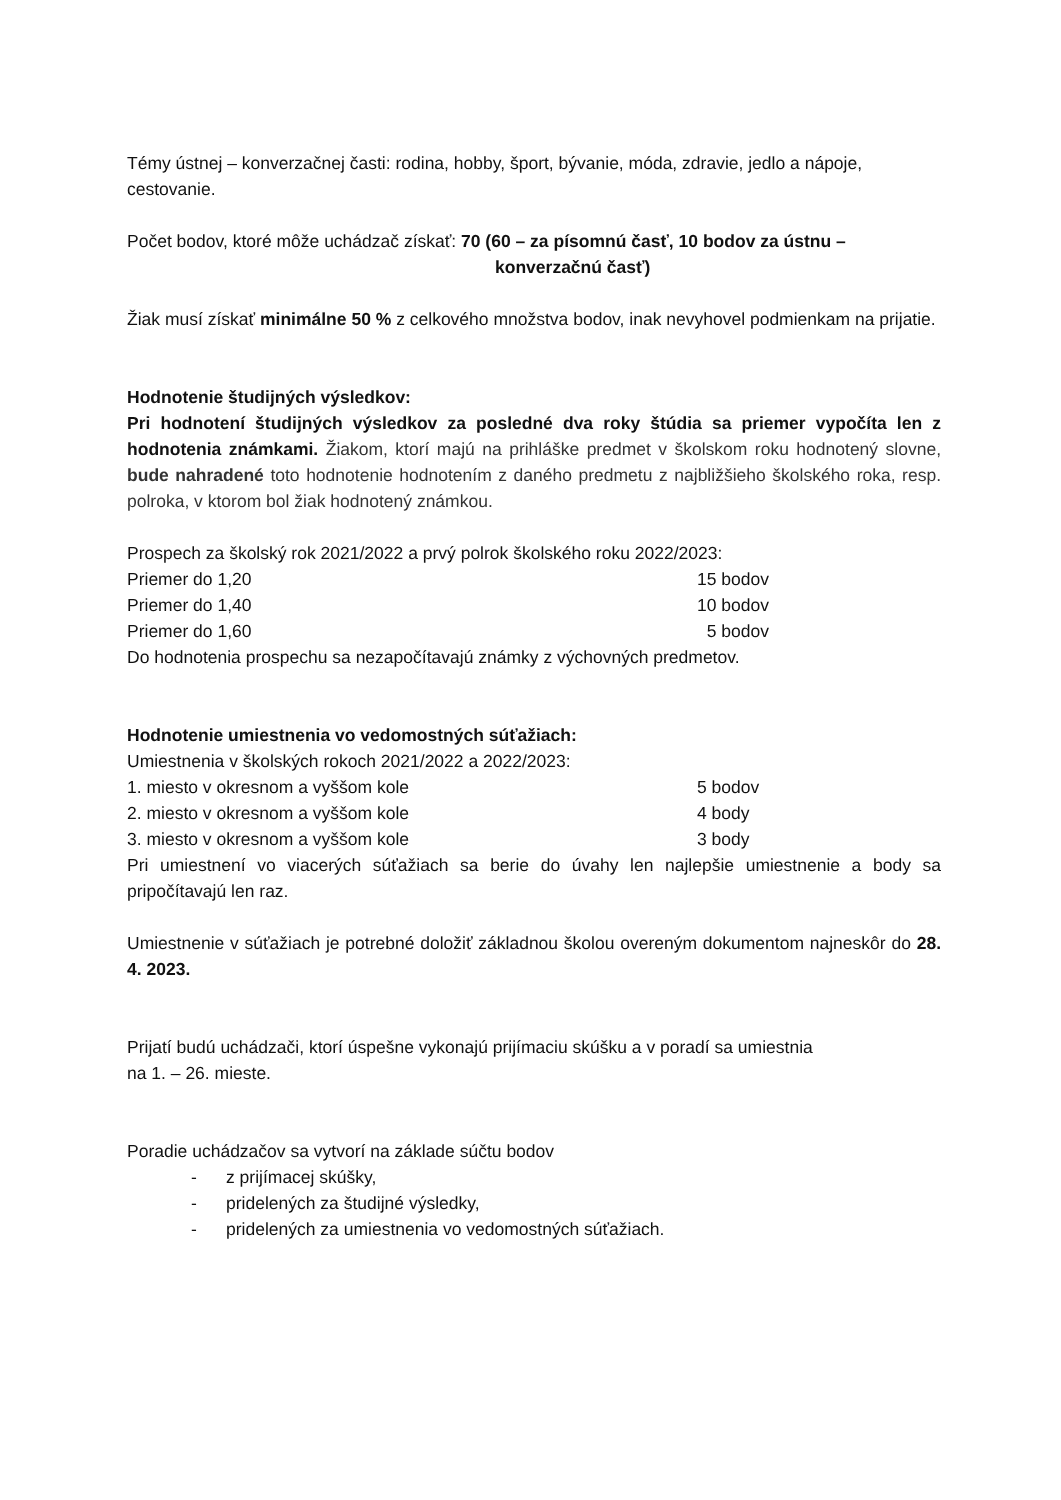Témy ústnej – konverzačnej časti: rodina, hobby, šport, bývanie, móda, zdravie, jedlo a nápoje, cestovanie.
Počet bodov, ktoré môže uchádzač získať: 70 (60 – za písomnú časť, 10 bodov za ústnu –
konverzačnú časť)
Žiak musí získať minimálne 50 % z celkového množstva bodov, inak nevyhovel podmienkam na prijatie.
Hodnotenie študijných výsledkov:
Pri hodnotení študijných výsledkov za posledné dva roky štúdia sa priemer vypočíta len z hodnotenia známkami. Žiakom, ktorí majú na prihláške predmet v školskom roku hodnotený slovne, bude nahradené toto hodnotenie hodnotením z daného predmetu z najbližšieho školského roka, resp. polroka, v ktorom bol žiak hodnotený známkou.
Prospech za školský rok 2021/2022 a prvý polrok školského roku 2022/2023:
| Priemer do 1,20 | 15 bodov |
| Priemer do 1,40 | 10 bodov |
| Priemer do 1,60 | 5 bodov |
Do hodnotenia prospechu sa nezapočítavajú známky z výchovných predmetov.
Hodnotenie umiestnenia vo vedomostných súťažiach:
Umiestnenia v školských rokoch 2021/2022 a 2022/2023:
| 1. miesto v okresnom a vyššom kole | 5 bodov |
| 2. miesto v okresnom a vyššom kole | 4 body |
| 3. miesto v okresnom a vyššom kole | 3 body |
Pri umiestnení vo viacerých súťažiach sa berie do úvahy len najlepšie umiestnenie a body sa pripočítavajú len raz.
Umiestnenie v súťažiach je potrebné doložiť základnou školou overeným dokumentom najneskôr do 28. 4. 2023.
Prijatí budú uchádzači, ktorí úspešne vykonajú prijímaciu skúšku a v poradí sa umiestnia
na 1. – 26. mieste.
Poradie uchádzačov sa vytvorí na základe súčtu bodov
- z prijímacej skúšky,
- pridelených za študijné výsledky,
- pridelených za umiestnenia vo vedomostných súťažiach.